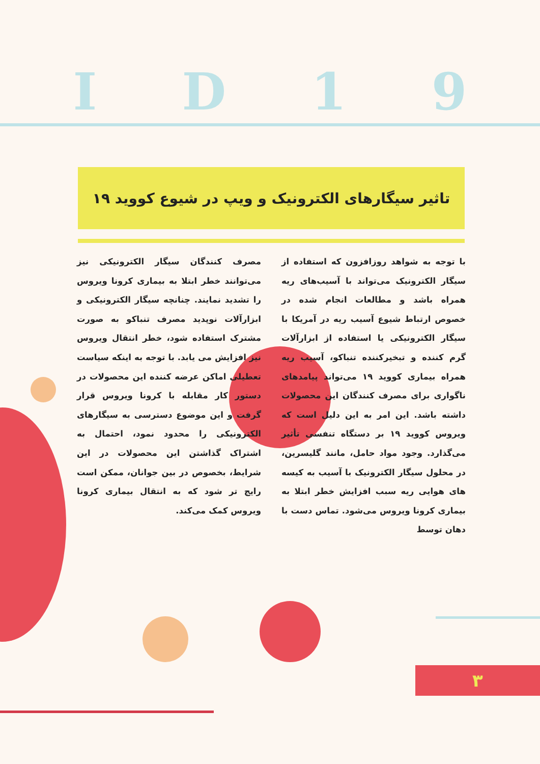ID 19
تاثیر سیگارهای الکترونیک و ویپ در شیوع کووید ۱۹
با توجه به شواهد روزافزون که استفاده از سیگار الکترونیک می‌تواند با آسیب‌های ریه همراه باشد و مطالعات انجام شده در خصوص ارتباط شیوع آسیب ریه در آمریکا با سیگار الکترونیکی یا استفاده از ابزارآلات گرم کننده و تبخیرکننده تنباکو، آسیب ریه همراه بیماری کووید ۱۹ می‌تواند پیامدهای ناگواری برای مصرف کنندگان این محصولات داشته باشد. این امر به این دلیل است که ویروس کووید ۱۹ بر دستگاه تنفسی تأثیر می‌گذارد. وجود مواد حامل، مانند گلیسرین، در محلول سیگار الکترونیک با آسیب به کیسه های هوایی ریه سبب افزایش خطر ابتلا به بیماری کرونا ویروس می‌شود. تماس دست با دهان توسط
مصرف کنندگان سیگار الکترونیکی نیز می‌توانند خطر ابتلا به بیماری کرونا ویروس را تشدید نمایند. چنانچه سیگار الکترونیکی و ابزارآلات نوپدید مصرف تنباکو به صورت مشترک استفاده شود، خطر انتقال ویروس نیز افزایش می یابد. با توجه به اینکه سیاست تعطیلی اماکن عرضه کننده این محصولات در دستور کار مقابله با کرونا ویروس قرار گرفت و این موضوع دسترسی به سیگارهای الکترونیکی را محدود نمود، احتمال به اشتراک گذاشتن این محصولات در این شرایط، بخصوص در بین جوانان، ممکن است رایج تر شود که به انتقال بیماری کرونا ویروس کمک می‌کند.
۳